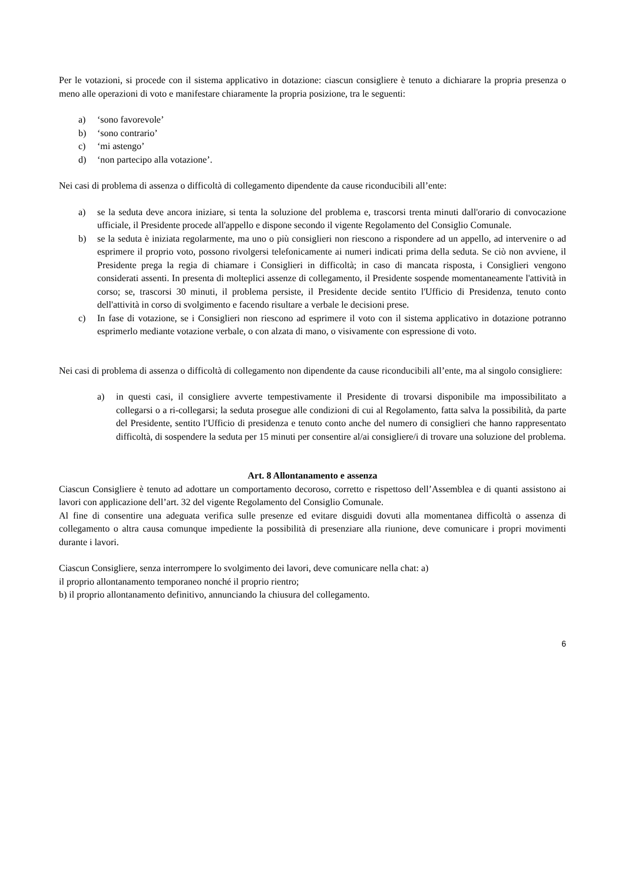Per le votazioni, si procede con il sistema applicativo in dotazione: ciascun consigliere è tenuto a dichiarare la propria presenza o meno alle operazioni di voto e manifestare chiaramente la propria posizione, tra le seguenti:
a) ‘sono favorevole’
b) ‘sono contrario’
c) ‘mi astengo’
d) ‘non partecipo alla votazione’.
Nei casi di problema di assenza o difficoltà di collegamento dipendente da cause riconducibili all’ente:
a) se la seduta deve ancora iniziare, si tenta la soluzione del problema e, trascorsi trenta minuti dall'orario di convocazione ufficiale, il Presidente procede all'appello e dispone secondo il vigente Regolamento del Consiglio Comunale.
b) se la seduta è iniziata regolarmente, ma uno o più consiglieri non riescono a rispondere ad un appello, ad intervenire o ad esprimere il proprio voto, possono rivolgersi telefonicamente ai numeri indicati prima della seduta. Se ciò non avviene, il Presidente prega la regia di chiamare i Consiglieri in difficoltà; in caso di mancata risposta, i Consiglieri vengono considerati assenti. In presenta di molteplici assenze di collegamento, il Presidente sospende momentaneamente l'attività in corso; se, trascorsi 30 minuti, il problema persiste, il Presidente decide sentito l'Ufficio di Presidenza, tenuto conto dell'attività in corso di svolgimento e facendo risultare a verbale le decisioni prese.
c) In fase di votazione, se i Consiglieri non riescono ad esprimere il voto con il sistema applicativo in dotazione potranno esprimerlo mediante votazione verbale, o con alzata di mano, o visivamente con espressione di voto.
Nei casi di problema di assenza o difficoltà di collegamento non dipendente da cause riconducibili all’ente, ma al singolo consigliere:
a) in questi casi, il consigliere avverte tempestivamente il Presidente di trovarsi disponibile ma impossibilitato a collegarsi o a ri-collegarsi; la seduta prosegue alle condizioni di cui al Regolamento, fatta salva la possibilità, da parte del Presidente, sentito l'Ufficio di presidenza e tenuto conto anche del numero di consiglieri che hanno rappresentato difficoltà, di sospendere la seduta per 15 minuti per consentire al/ai consigliere/i di trovare una soluzione del problema.
Art. 8 Allontanamento e assenza
Ciascun Consigliere è tenuto ad adottare un comportamento decoroso, corretto e rispettoso dell’Assemblea e di quanti assistono ai lavori con applicazione dell’art. 32 del vigente Regolamento del Consiglio Comunale.
Al fine di consentire una adeguata verifica sulle presenze ed evitare disguidi dovuti alla momentanea difficoltà o assenza di collegamento o altra causa comunque impediente la possibilità di presenziare alla riunione, deve comunicare i propri movimenti durante i lavori.
Ciascun Consigliere, senza interrompere lo svolgimento dei lavori, deve comunicare nella chat: a)
il proprio allontanamento temporaneo nonché il proprio rientro;
b) il proprio allontanamento definitivo, annunciando la chiusura del collegamento.
6